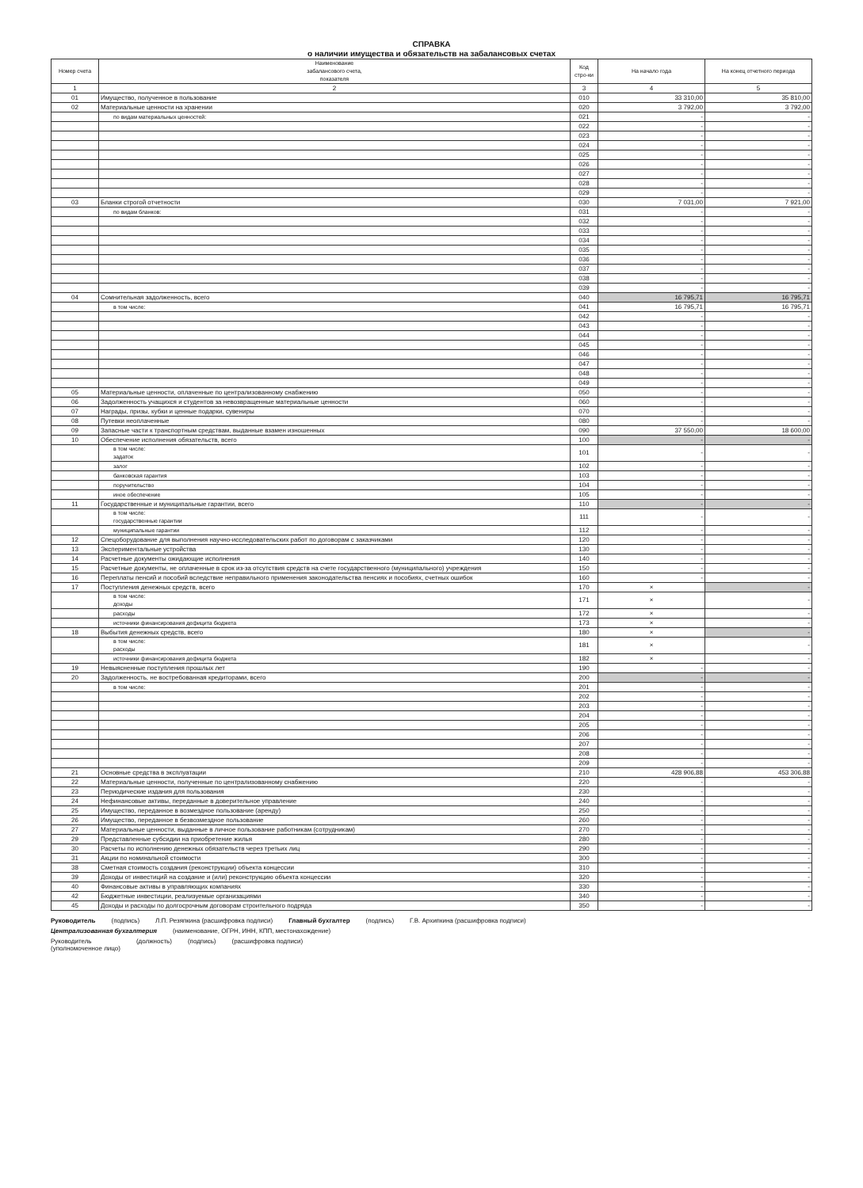СПРАВКА
о наличии имущества и обязательств на забалансовых счетах
| Номер счета | Наименование забалансового счета, показателя | Код стро-ки | На начало года | На конец отчетного периода |
| --- | --- | --- | --- | --- |
| 1 | 2 | 3 | 4 | 5 |
| 01 | Имущество, полученное в пользование | 010 | 33 310,00 | 35 810,00 |
| 02 | Материальные ценности на хранении | 020 | 3 792,00 | 3 792,00 |
| | по видам материальных ценностей: | 021 | - | - |
| | | 022 | - | - |
| | | 023 | - | - |
| | | 024 | - | - |
| | | 025 | - | - |
| | | 026 | - | - |
| | | 027 | - | - |
| | | 028 | - | - |
| | | 029 | - | - |
| 03 | Бланки строгой отчетности | 030 | 7 031,00 | 7 921,00 |
| | по видам бланков: | 031 | - | - |
| | | 032 | - | - |
| | | 033 | - | - |
| | | 034 | - | - |
| | | 035 | - | - |
| | | 036 | - | - |
| | | 037 | - | - |
| | | 038 | - | - |
| | | 039 | - | - |
| 04 | Сомнительная задолженность, всего | 040 | 16 795,71 | 16 795,71 |
| | в том числе: | 041 | 16 795,71 | 16 795,71 |
| | | 042 | - | - |
| | | 043 | - | - |
| | | 044 | - | - |
| | | 045 | - | - |
| | | 046 | - | - |
| | | 047 | - | - |
| | | 048 | - | - |
| | | 049 | - | - |
| 05 | Материальные ценности, оплаченные по централизованному снабжению | 050 | - | - |
| 06 | Задолженность учащихся и студентов за невозвращенные материальные ценности | 060 | - | - |
| 07 | Награды, призы, кубки и ценные подарки, сувениры | 070 | - | - |
| 08 | Путевки неоплаченные | 080 | - | - |
| 09 | Запасные части к транспортным средствам, выданные взамен изношенных | 090 | 37 550,00 | 18 600,00 |
| 10 | Обеспечение исполнения обязательств, всего | 100 | - | - |
| | в том числе: задаток | 101 | - | - |
| | залог | 102 | - | - |
| | банковская гарантия | 103 | - | - |
| | поручительство | 104 | - | - |
| | иное обеспечение | 105 | - | - |
| 11 | Государственные и муниципальные гарантии, всего | 110 | - | - |
| | в том числе: государственные гарантии | 111 | - | - |
| | муниципальные гарантии | 112 | - | - |
| 12 | Спецоборудование для выполнения научно-исследовательских работ по договорам с заказчиками | 120 | - | - |
| 13 | Экспериментальные устройства | 130 | - | - |
| 14 | Расчетные документы ожидающие исполнения | 140 | - | - |
| 15 | Расчетные документы, не оплаченные в срок из-за отсутствия средств на счете государственного (муниципального) учреждения | 150 | - | - |
| 16 | Переплаты пенсий и пособий вследствие неправильного применения законодательства пенсиях и пособиях, счетных ошибок | 160 | - | - |
| 17 | Поступления денежных средств, всего | 170 | × | - |
| | в том числе: доходы | 171 | × | - |
| | расходы | 172 | × | - |
| | источники финансирования дефицита бюджета | 173 | × | - |
| 18 | Выбытия денежных средств, всего | 180 | × | - |
| | в том числе: расходы | 181 | × | - |
| | источники финансирования дефицита бюджета | 182 | × | - |
| 19 | Невыясненные поступления прошлых лет | 190 | - | - |
| 20 | Задолженность, не востребованная кредиторами, всего | 200 | - | - |
| | в том числе: | 201 | - | - |
| | | 202 | - | - |
| | | 203 | - | - |
| | | 204 | - | - |
| | | 205 | - | - |
| | | 206 | - | - |
| | | 207 | - | - |
| | | 208 | - | - |
| | | 209 | - | - |
| 21 | Основные средства в эксплуатации | 210 | 428 906,88 | 453 306,88 |
| 22 | Материальные ценности, полученные по централизованному снабжению | 220 | - | - |
| 23 | Периодические издания для пользования | 230 | - | - |
| 24 | Нефинансовые активы, переданные в доверительное управление | 240 | - | - |
| 25 | Имущество, переданное в возмездное пользование (аренду) | 250 | - | - |
| 26 | Имущество, переданное в безвозмездное пользование | 260 | - | - |
| 27 | Материальные ценности, выданные в личное пользование работникам (сотрудникам) | 270 | - | - |
| 29 | Представленные субсидии на приобретение жилья | 280 | - | - |
| 30 | Расчеты по исполнению денежных обязательств через третьих лиц | 290 | - | - |
| 31 | Акции по номинальной стоимости | 300 | - | - |
| 38 | Сметная стоимость создания (реконструкции) объекта концессии | 310 | - | - |
| 39 | Доходы от инвестиций на создание и (или) реконструкцию объекта концессии | 320 | - | - |
| 40 | Финансовые активы в управляющих компаниях | 330 | - | - |
| 42 | Бюджетные инвестиции, реализуемые организациями | 340 | - | - |
| 45 | Доходы и расходы по долгосрочным договорам строительного подряда | 350 | - | - |
Руководитель (подпись) Л.П. Резяпкина (расшифровка подписи) Главный бухгалтер (подпись) Г.В. Архипкина (расшифровка подписи)
Централизованная бухгалтерия (наименование, ОГРН, ИНН, КПП, местонахождение)
Руководитель
(уполномоченное лицо) (должность) (подпись) (расшифровка подписи)